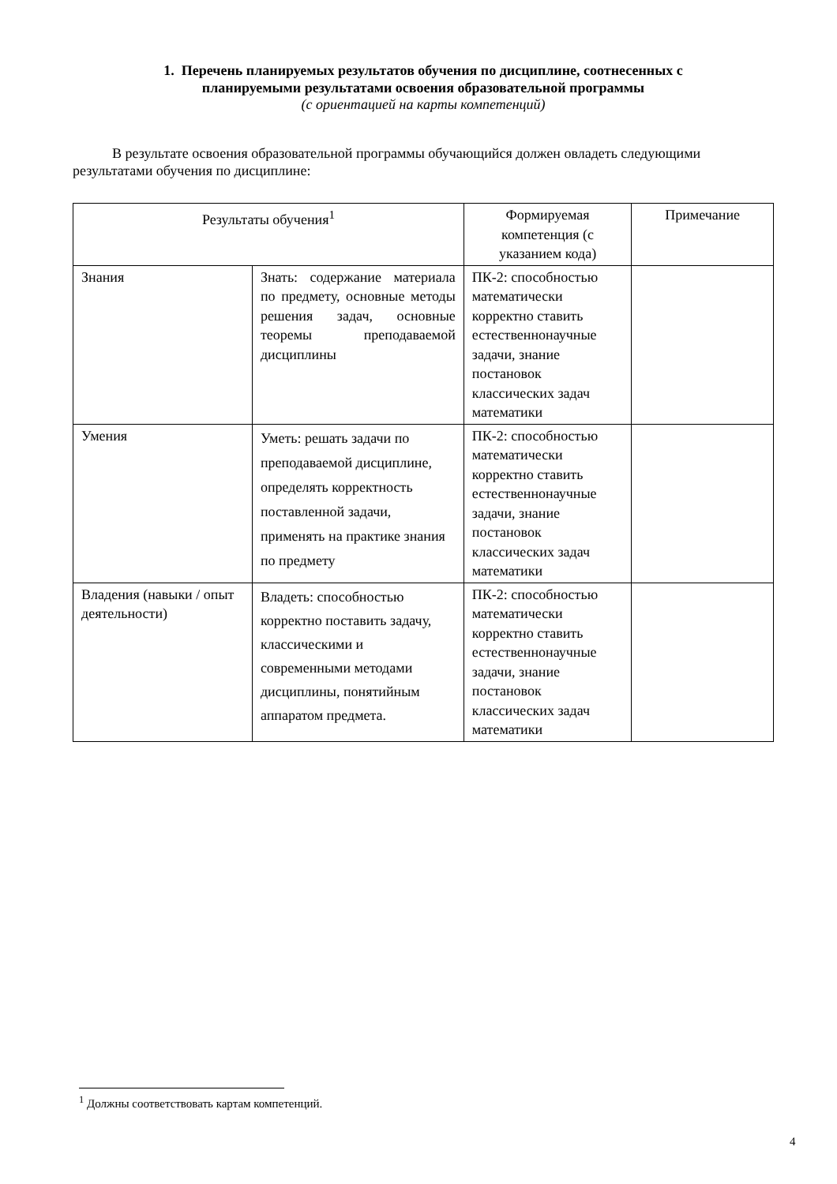1. Перечень планируемых результатов обучения по дисциплине, соотнесенных с
планируемыми результатами освоения образовательной программы
(с ориентацией на карты компетенций)
В результате освоения образовательной программы обучающийся должен овладеть следующими результатами обучения по дисциплине:
| Результаты обучения<sup>1</sup> | | Формируемая компетенция (с указанием кода) | Примечание |
| --- | --- | --- | --- |
| Знания | Знать: содержание материала по предмету, основные методы решения задач, основные теоремы преподаваемой дисциплины | ПК-2: способностью математически корректно ставить естественнонаучные задачи, знание постановок классических задач математики | |
| Умения | Уметь: решать задачи по преподаваемой дисциплине, определять корректность поставленной задачи, применять на практике знания по предмету | ПК-2: способностью математически корректно ставить естественнонаучные задачи, знание постановок классических задач математики | |
| Владения (навыки / опыт деятельности) | Владеть: способностью корректно поставить задачу, классическими и современными методами дисциплины, понятийным аппаратом предмета. | ПК-2: способностью математически корректно ставить естественнонаучные задачи, знание постановок классических задач математики | |
<sup>1</sup> Должны соответствовать картам компетенций.
4